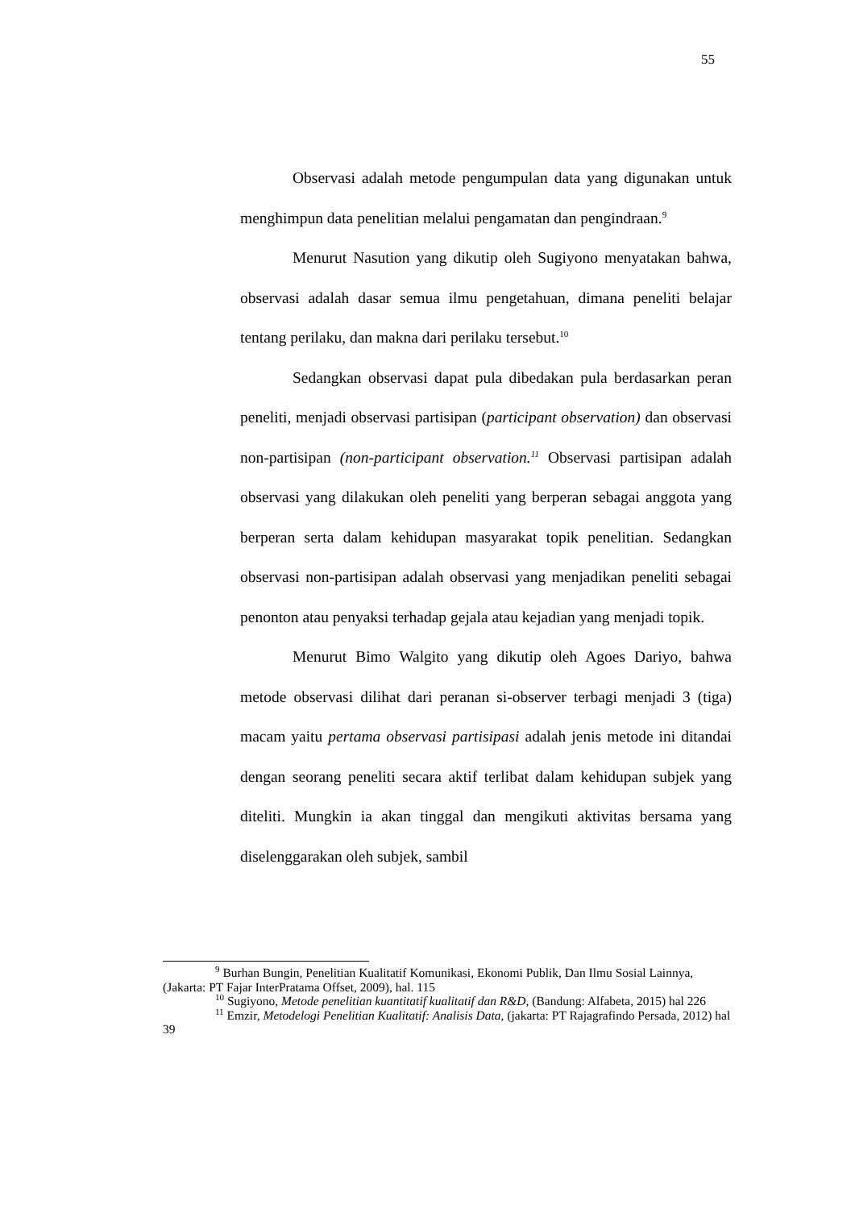55
Observasi adalah metode pengumpulan data yang digunakan untuk menghimpun data penelitian melalui pengamatan dan pengindraan.<sup>9</sup>
Menurut Nasution yang dikutip oleh Sugiyono menyatakan bahwa, observasi adalah dasar semua ilmu pengetahuan, dimana peneliti belajar tentang perilaku, dan makna dari perilaku tersebut.<sup>10</sup>
Sedangkan observasi dapat pula dibedakan pula berdasarkan peran peneliti, menjadi observasi partisipan (participant observation) dan observasi non-partisipan (non-participant observation.<sup>11</sup> Observasi partisipan adalah observasi yang dilakukan oleh peneliti yang berperan sebagai anggota yang berperan serta dalam kehidupan masyarakat topik penelitian. Sedangkan observasi non-partisipan adalah observasi yang menjadikan peneliti sebagai penonton atau penyaksi terhadap gejala atau kejadian yang menjadi topik.
Menurut Bimo Walgito yang dikutip oleh Agoes Dariyo, bahwa metode observasi dilihat dari peranan si-observer terbagi menjadi 3 (tiga) macam yaitu pertama observasi partisipasi adalah jenis metode ini ditandai dengan seorang peneliti secara aktif terlibat dalam kehidupan subjek yang diteliti. Mungkin ia akan tinggal dan mengikuti aktivitas bersama yang diselenggarakan oleh subjek, sambil
<sup>9</sup> Burhan Bungin, Penelitian Kualitatif Komunikasi, Ekonomi Publik, Dan Ilmu Sosial Lainnya, (Jakarta: PT Fajar InterPratama Offset, 2009), hal. 115
<sup>10</sup> Sugiyono, Metode penelitian kuantitatif kualitatif dan R&D, (Bandung: Alfabeta, 2015) hal 226
<sup>11</sup> Emzir, Metodelogi Penelitian Kualitatif: Analisis Data, (jakarta: PT Rajagrafindo Persada, 2012) hal 39